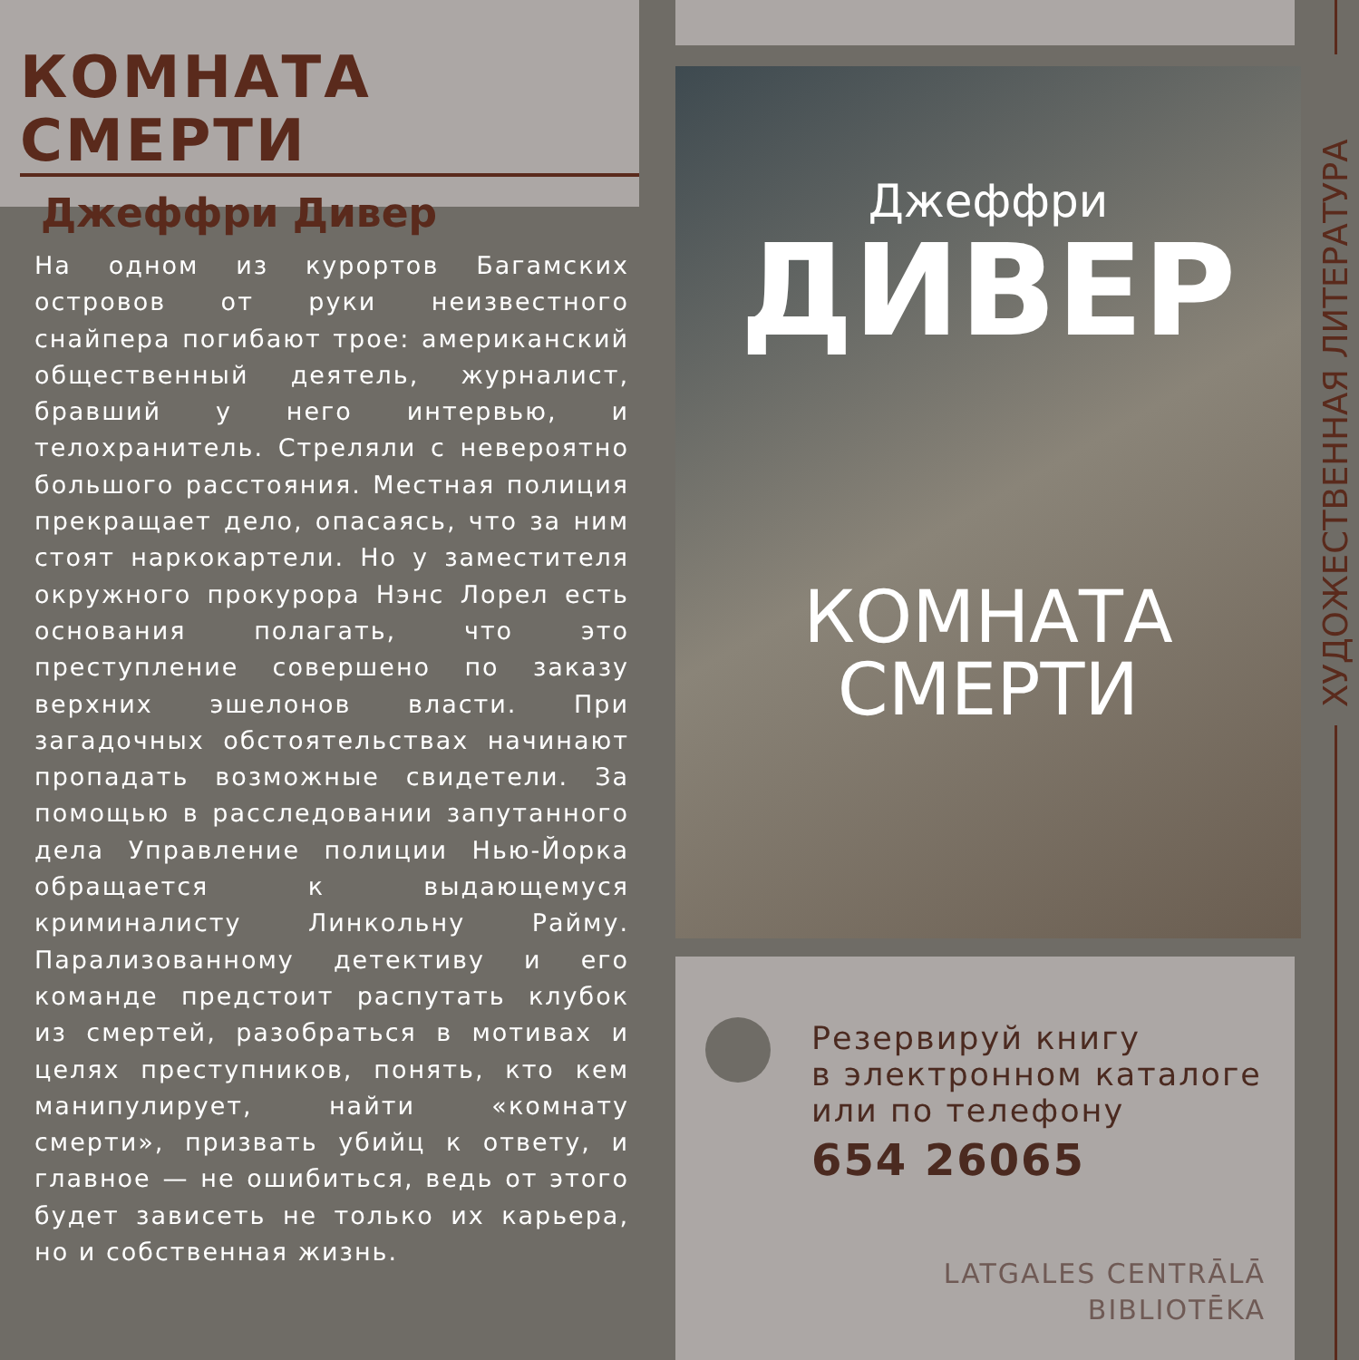КОМНАТА СМЕРТИ
Джеффри Дивер
На одном из курортов Багамских островов от руки неизвестного снайпера погибают трое: американский общественный деятель, журналист, бравший у него интервью, и телохранитель. Стреляли с невероятно большого расстояния. Местная полиция прекращает дело, опасаясь, что за ним стоят наркокартели. Но у заместителя окружного прокурора Нэнс Лорел есть основания полагать, что это преступление совершено по заказу верхних эшелонов власти. При загадочных обстоятельствах начинают пропадать возможные свидетели. За помощью в расследовании запутанного дела Управление полиции Нью-Йорка обращается к выдающемуся криминалисту Линкольну Райму. Парализованному детективу и его команде предстоит распутать клубок из смертей, разобраться в мотивах и целях преступников, понять, кто кем манипулирует, найти «комнату смерти», призвать убийц к ответу, и главное — не ошибиться, ведь от этого будет зависеть не только их карьера, но и собственная жизнь.
Джеффри
ДИВЕР
КОМНАТА
СМЕРТИ
Резервируй книгу
в электронном каталоге
или по телефону
654 26065
LATGALES CENTRĀLĀ
BIBLIOTĒKA
ХУДОЖЕСТВЕННАЯ ЛИТЕРАТУРА